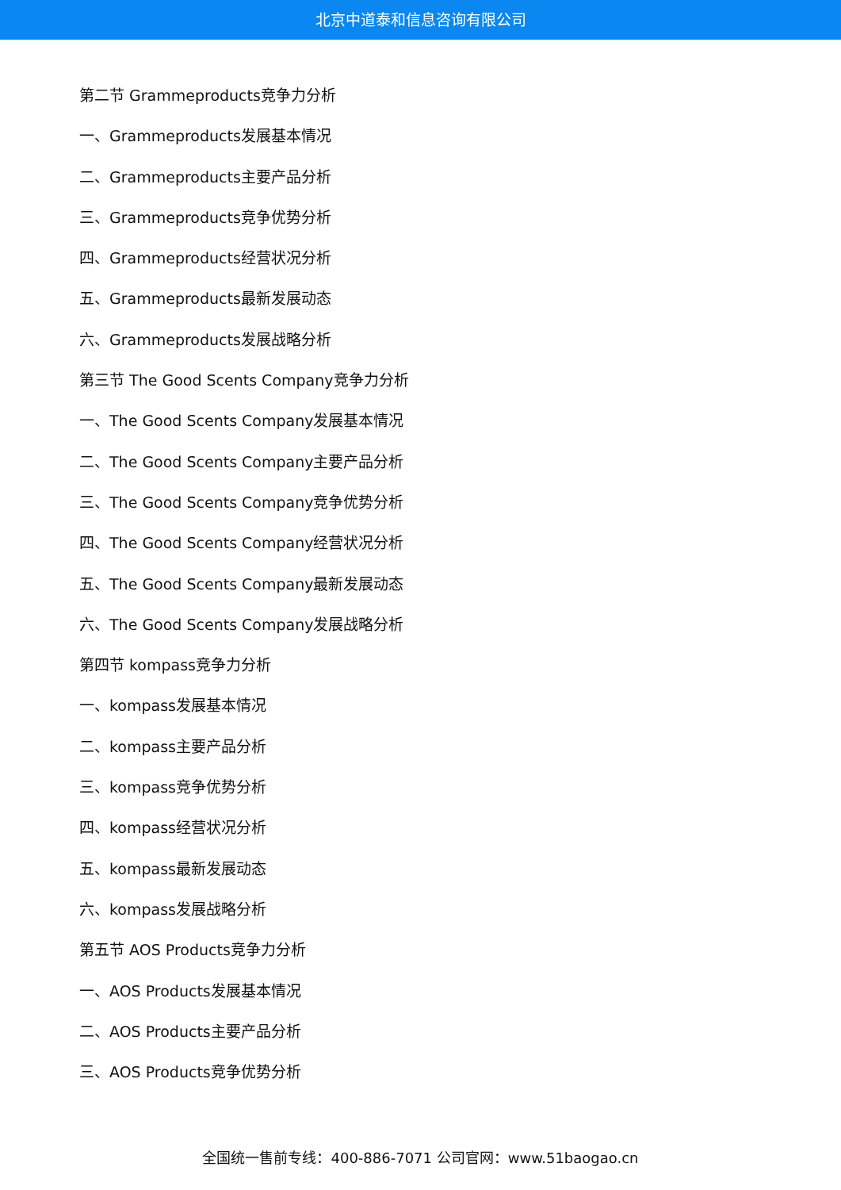北京中道泰和信息咨询有限公司
第二节 Grammeproducts竞争力分析
一、Grammeproducts发展基本情况
二、Grammeproducts主要产品分析
三、Grammeproducts竞争优势分析
四、Grammeproducts经营状况分析
五、Grammeproducts最新发展动态
六、Grammeproducts发展战略分析
第三节 The Good Scents Company竞争力分析
一、The Good Scents Company发展基本情况
二、The Good Scents Company主要产品分析
三、The Good Scents Company竞争优势分析
四、The Good Scents Company经营状况分析
五、The Good Scents Company最新发展动态
六、The Good Scents Company发展战略分析
第四节 kompass竞争力分析
一、kompass发展基本情况
二、kompass主要产品分析
三、kompass竞争优势分析
四、kompass经营状况分析
五、kompass最新发展动态
六、kompass发展战略分析
第五节 AOS Products竞争力分析
一、AOS Products发展基本情况
二、AOS Products主要产品分析
三、AOS Products竞争优势分析
全国统一售前专线：400-886-7071 公司官网：www.51baogao.cn